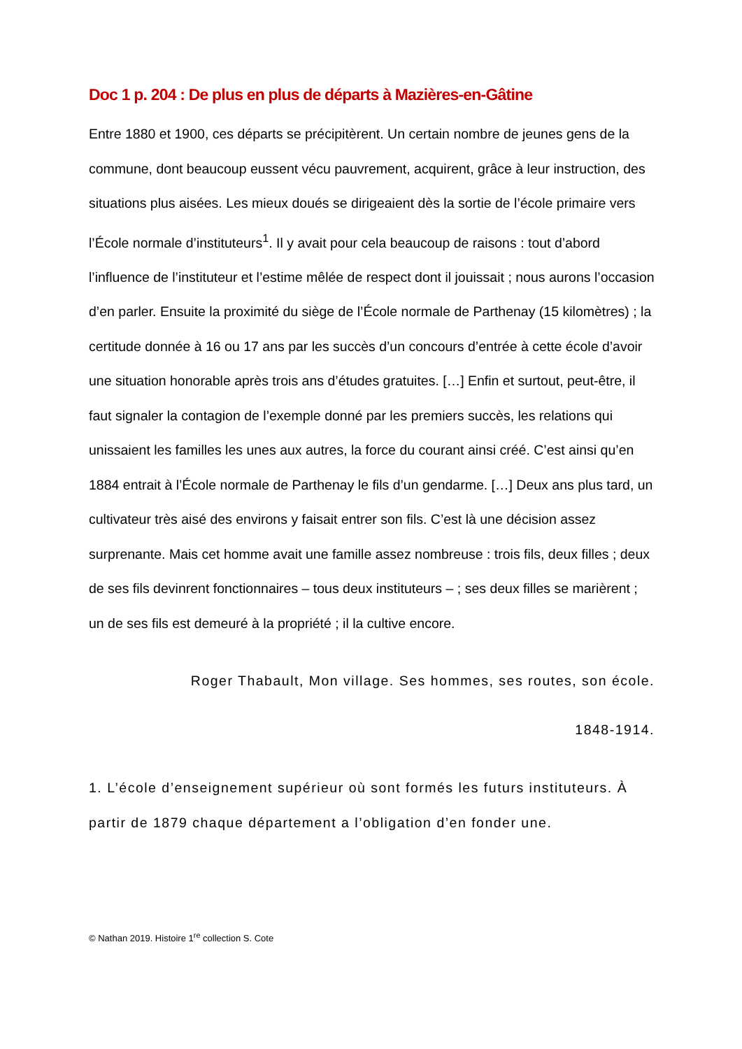Doc 1 p. 204 : De plus en plus de départs à Mazières-en-Gâtine
Entre 1880 et 1900, ces départs se précipitèrent. Un certain nombre de jeunes gens de la commune, dont beaucoup eussent vécu pauvrement, acquirent, grâce à leur instruction, des situations plus aisées. Les mieux doués se dirigeaient dès la sortie de l’école primaire vers l’École normale d’instituteurs<sup>1</sup>. Il y avait pour cela beaucoup de raisons : tout d’abord l’influence de l’instituteur et l’estime mêlée de respect dont il jouissait ; nous aurons l’occasion d’en parler. Ensuite la proximité du siège de l’École normale de Parthenay (15 kilomètres) ; la certitude donnée à 16 ou 17 ans par les succès d’un concours d’entrée à cette école d’avoir une situation honorable après trois ans d’études gratuites. […] Enfin et surtout, peut-être, il faut signaler la contagion de l’exemple donné par les premiers succès, les relations qui unissaient les familles les unes aux autres, la force du courant ainsi créé. C’est ainsi qu’en 1884 entrait à l’École normale de Parthenay le fils d’un gendarme. […] Deux ans plus tard, un cultivateur très aisé des environs y faisait entrer son fils. C’est là une décision assez surprenante. Mais cet homme avait une famille assez nombreuse : trois fils, deux filles ; deux de ses fils devinrent fonctionnaires – tous deux instituteurs – ; ses deux filles se marièrent ; un de ses fils est demeuré à la propriété ; il la cultive encore.
Roger Thabault, Mon village. Ses hommes, ses routes, son école.
1848-1914.
1. L’école d’enseignement supérieur où sont formés les futurs instituteurs. À partir de 1879 chaque département a l’obligation d’en fonder une.
© Nathan 2019. Histoire 1<sup>re</sup> collection S. Cote